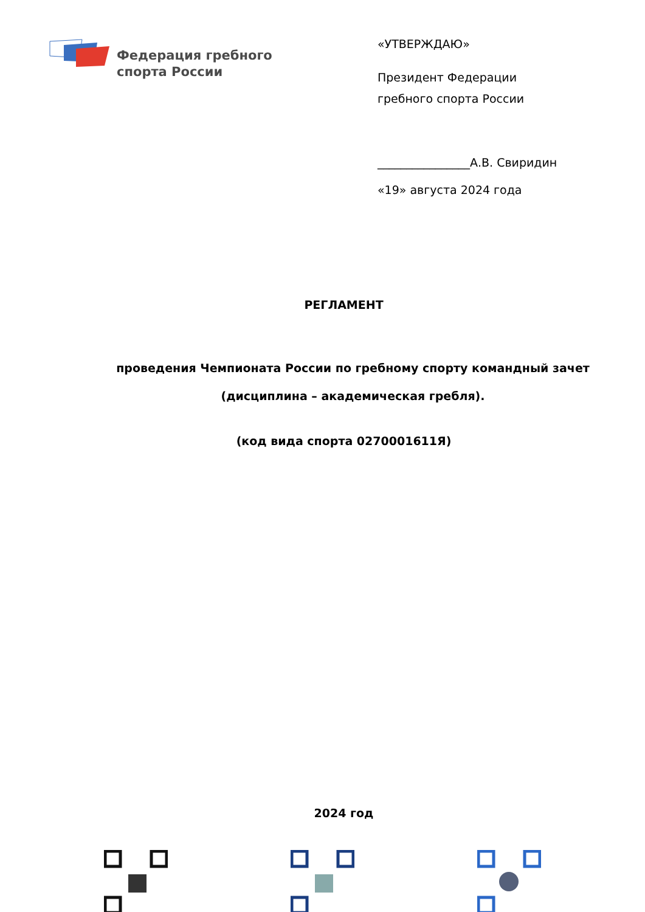Федерация гребного
спорта России
«УТВЕРЖДАЮ»
Президент Федерации
гребного спорта России
________________А.В. Свиридин
«19» августа 2024 года
РЕГЛАМЕНТ
проведения Чемпионата России по гребному спорту командный зачет
(дисциплина – академическая гребля).
(код вида спорта 0270001611Я)
2024 год